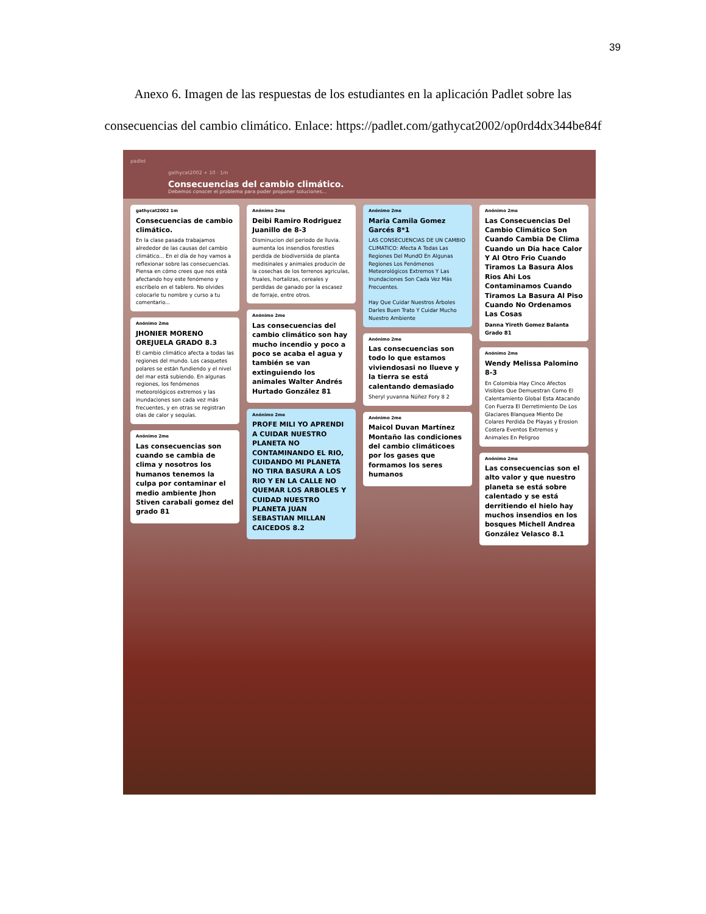39
Anexo 6. Imagen de las respuestas de los estudiantes en la aplicación Padlet sobre las
consecuencias del cambio climático. Enlace: https://padlet.com/gathycat2002/op0rd4dx344be84f
padlet
gathycat2002 + 10 · 1m
Consecuencias del cambio climático.
Debemos conocer el problema para poder proponer soluciones...
gathycat2002 1m
Consecuencias de cambio climático.
En la clase pasada trabajamos alrededor de las causas del cambio climático... En el día de hoy vamos a reflexionar sobre las consecuencias. Piensa en cómo crees que nos está afectando hoy este fenómeno y escríbelo en el tablero. No olvides colocarle tu nombre y curso a tu comentario...
Anónimo 2me
JHONIER MORENO OREJUELA GRADO 8.3
El cambio climático afecta a todas las regiones del mundo. Los casquetes polares se están fundiendo y el nivel del mar está subiendo. En algunas regiones, los fenómenos meteorológicos extremos y las inundaciones son cada vez más frecuentes, y en otras se registran olas de calor y sequías.
Anónimo 2me
Las consecuencias son cuando se cambia de clima y nosotros los humanos tenemos la culpa por contaminar el medio ambiente Jhon Stiven carabali gomez del grado 81
Anónimo 2me
Deibi Ramiro Rodriguez Juanillo de 8-3
Disminucion del periodo de lluvia. aumenta los insendios forestles perdida de biodiversida de planta medisinales y animales producin de la cosechas de los terrenos agriculas, fruales, hortalizas, cereales y perdidas de ganado por la escasez de forraje, entre otros.
Anónimo 2me
Las consecuencias del cambio climático son hay mucho incendio y poco a poco se acaba el agua y también se van extinguiendo los animales Walter Andrés Hurtado González 81
Anónimo 2me
PROFE MILI YO APRENDI A CUIDAR NUESTRO PLANETA NO CONTAMINANDO EL RIO, CUIDANDO MI PLANETA NO TIRA BASURA A LOS RIO Y EN LA CALLE NO QUEMAR LOS ARBOLES Y CUIDAD NUESTRO PLANETA JUAN SEBASTIAN MILLAN CAICEDOS 8.2
Anónimo 2me
Maria Camila Gomez Garcés 8*1
LAS CONSECUENCIAS DE UN CAMBIO CLIMATICO: Afecta A Todas Las Regiones Del MundO En Algunas Regiones Los Fenómenos Meteorológicos Extremos Y Las Inundaciones Son Cada Vez Más Frecuentes.
Hay Que Cuidar Nuestros Árboles Darles Buen Trato Y Cuidar Mucho Nuestro Ambiente
Anónimo 2me
Las consecuencias son todo lo que estamos viviendosasi no llueve y la tierra se está calentando demasiado
Sheryl yuvanna Núñez Fory 8 2
Anónimo 2me
Maicol Duvan Martínez Montaño las condiciones del cambio climáticoes por los gases que formamos los seres humanos
Anónimo 2me
Las Consecuencias Del Cambio Climático Son Cuando Cambia De Clima Cuando un Dia hace Calor Y Al Otro Frio Cuando Tiramos La Basura Alos Rios Ahi Los Contaminamos Cuando Tiramos La Basura Al Piso Cuando No Ordenamos Las Cosas
Danna Yireth Gomez Balanta Grado 81
Anónimo 2me
Wendy Melissa Palomino 8-3
En Colombia Hay Cinco Afectos Visibles Que Demuestran Como El Calentamiento Global Esta Atacando Con Fuerza El Derretimiento De Los Glaciares Blanquea Miento De Colares Perdida De Playas y Erosion Costera Eventos Extremos y Animales En Peligroo
Anónimo 2me
Las consecuencias son el alto valor y que nuestro planeta se está sobre calentado y se está derritiendo el hielo hay muchos insendios en los bosques Michell Andrea González Velasco 8.1